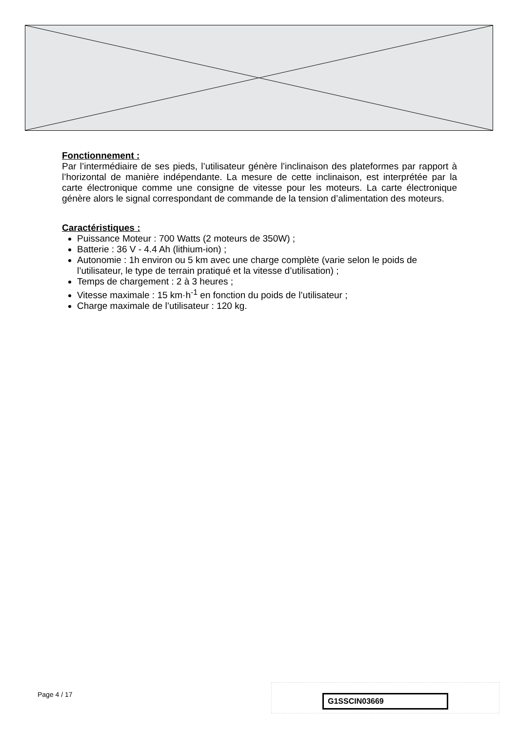Fonctionnement :
Par l’intermédiaire de ses pieds, l’utilisateur génère l’inclinaison des plateformes par rapport à l’horizontal de manière indépendante. La mesure de cette inclinaison, est interprétée par la carte électronique comme une consigne de vitesse pour les moteurs. La carte électronique génère alors le signal correspondant de commande de la tension d’alimentation des moteurs.
Caractéristiques :
Puissance Moteur : 700 Watts (2 moteurs de 350W) ;
Batterie : 36 V - 4.4 Ah (lithium-ion) ;
Autonomie : 1h environ ou 5 km avec une charge complète (varie selon le poids de
l’utilisateur, le type de terrain pratiqué et la vitesse d’utilisation) ;
Temps de chargement : 2 à 3 heures ;
Vitesse maximale : 15 km·h<sup>-1</sup> en fonction du poids de l’utilisateur ;
Charge maximale de l’utilisateur : 120 kg.
Page 4 / 17 G1SSCIN03669